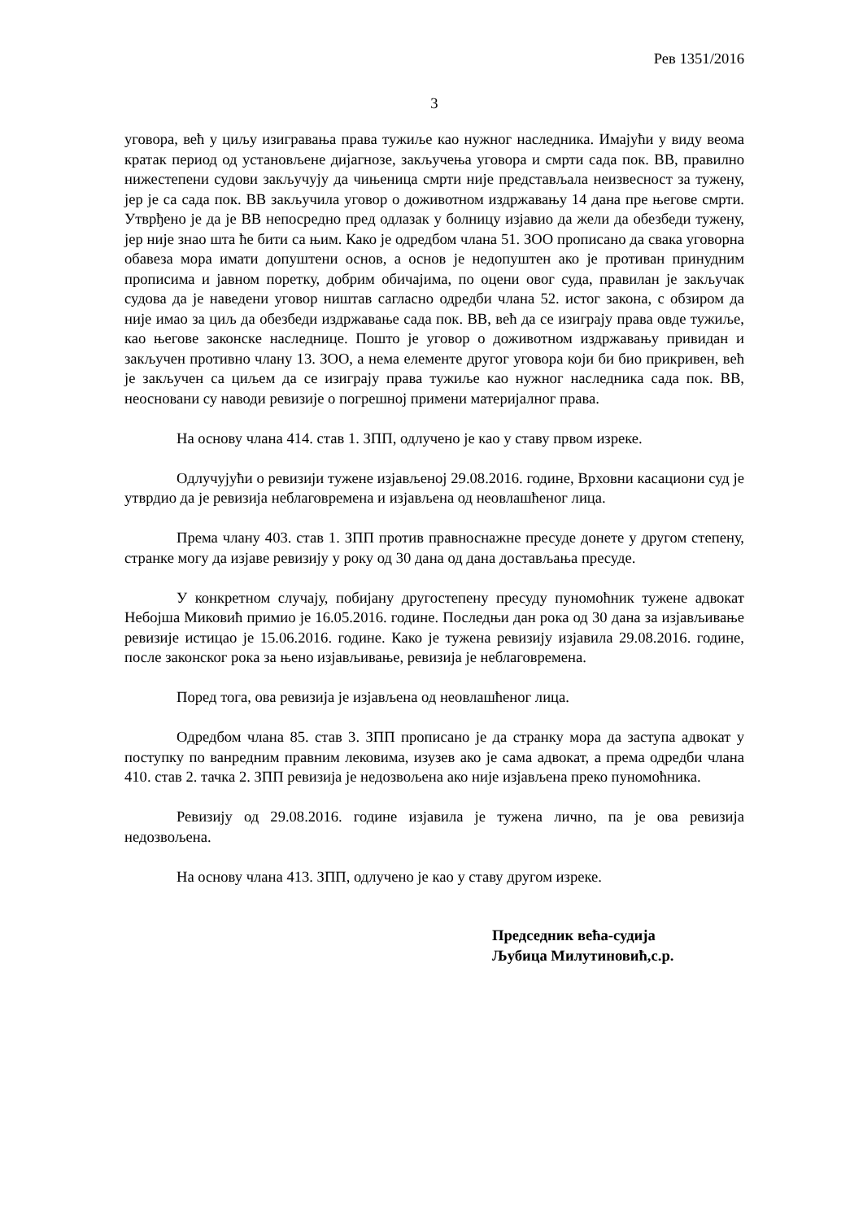Рев 1351/2016
3
уговора, већ у циљу изигравања права тужиље као нужног наследника. Имајући у виду веома кратак период од установљене дијагнозе, закључења уговора и смрти сада пок. ВВ, правилно нижестепени судови закључују да чињеница смрти није представљала неизвесност за тужену, јер је са сада пок. ВВ закључила уговор о доживотном издржавању 14 дана пре његове смрти. Утврђено је да је ВВ непосредно пред одлазак у болницу изјавио да жели да обезбеди тужену, јер није знао шта ће бити са њим. Како је одредбом члана 51. ЗОО прописано да свака уговорна обавеза мора имати допуштени основ, а основ је недопуштен ако је противан принудним прописима и јавном поретку, добрим обичајима, по оцени овог суда, правилан је закључак судова да је наведени уговор ништав сагласно одредби члана 52. истог закона, с обзиром да није имао за циљ да обезбеди издржавање сада пок. ВВ, већ да се изиграју права овде тужиље, као његове законске наследнице. Пошто је уговор о доживотном издржавању привидан и закључен противно члану 13. ЗОО, а нема елементе другог уговора који би био прикривен, већ је закључен са циљем да се изиграју права тужиље као нужног наследника сада пок. ВВ, неосновани су наводи ревизије о погрешној примени материјалног права.
На основу члана 414. став 1. ЗПП, одлучено је као у ставу првом изреке.
Одлучујући о ревизији тужене изјављеној 29.08.2016. године, Врховни касациони суд је утврдио да је ревизија неблаговремена и изјављена од неовлашћеног лица.
Према члану 403. став 1. ЗПП против правноснажне пресуде донете у другом степену, странке могу да изјаве ревизију у року од 30 дана од дана достављања пресуде.
У конкретном случају, побијану другостепену пресуду пуномоћник тужене адвокат Небојша Миковић примио је 16.05.2016. године. Последњи дан рока од 30 дана за изјављивање ревизије истицао је 15.06.2016. године. Како је тужена ревизију изјавила 29.08.2016. године, после законског рока за њено изјављивање, ревизија је неблаговремена.
Поред тога, ова ревизија је изјављена од неовлашћеног лица.
Одредбом члана 85. став 3. ЗПП прописано је да странку мора да заступа адвокат у поступку по ванредним правним лековима, изузев ако је сама адвокат, а према одредби члана 410. став 2. тачка 2. ЗПП ревизија је недозвољена ако није изјављена преко пуномоћника.
Ревизију од 29.08.2016. године изјавила је тужена лично, па је ова ревизија недозвољена.
На основу члана 413. ЗПП, одлучено је као у ставу другом изреке.
Председник већа-судија
Љубица Милутиновић,с.р.